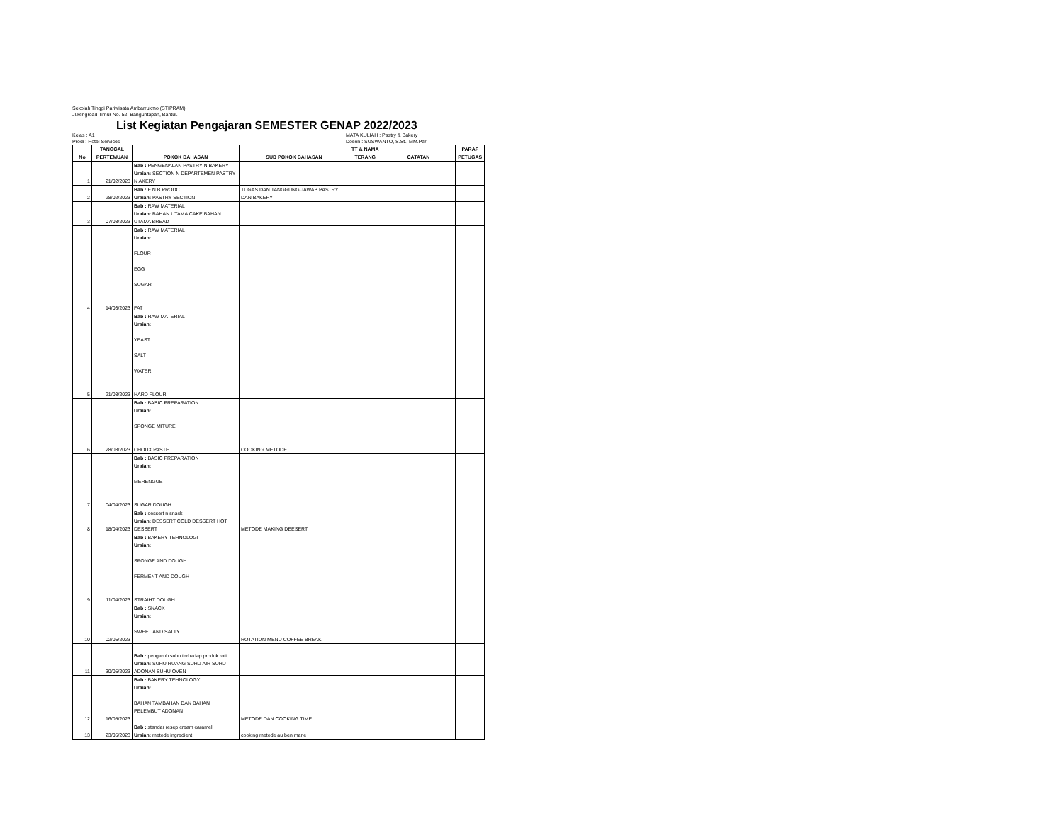Sekolah Tinggi Pariwisata Ambarrukmo (STIPRAM)
Jl.Ringroad Timur No. 52. Banguntapan, Bantul.
List Kegiatan Pengajaran SEMESTER GENAP 2022/2023
Kelas : A1
Prodi : Hotel Services
MATA KULIAH : Pastry & Bakery
Dosen : SUSWANTO, S.St., MM.Par
| No | TANGGAL PERTEMUAN | POKOK BAHASAN | SUB POKOK BAHASAN | TT & NAMA TERANG | CATATAN | PARAF PETUGAS |
| --- | --- | --- | --- | --- | --- | --- |
| 1 | 21/02/2023 | Bab : PENGENALAN PASTRY N BAKERY Uraian: SECTION N DEPARTEMEN PASTRY N AKERY | | | | |
| 2 | 28/02/2023 | Bab : F N B PRODCT Uraian: PASTRY SECTION | TUGAS DAN TANGGUNG JAWAB PASTRY DAN BAKERY | | | |
| 3 | 07/03/2023 | Bab : RAW MATERIAL Uraian: BAHAN UTAMA CAKE BAHAN UTAMA BREAD | | | | |
| 4 | 14/03/2023 | Bab : RAW MATERIAL Uraian: FLOUR EGG SUGAR FAT | | | | |
| 5 | 21/03/2023 | Bab : RAW MATERIAL Uraian: YEAST SALT WATER HARD FLOUR | | | | |
| 6 | 28/03/2023 | Bab : BASIC PREPARATION Uraian: SPONGE MITURE CHOUX PASTE | COOKING METODE | | | |
| 7 | 04/04/2023 | Bab : BASIC PREPARATION Uraian: MERENGUE SUGAR DOUGH | | | | |
| 8 | 18/04/2023 | Bab : dessert n snack Uraian: DESSERT COLD DESSERT HOT DESSERT | METODE MAKING DEESERT | | | |
| 9 | 11/04/2023 | Bab : BAKERY TEHNOLOGI Uraian: SPONGE AND DOUGH FERMENT AND DOUGH STRAIHT DOUGH | | | | |
| 10 | 02/05/2023 | Bab : SNACK Uraian: SWEET AND SALTY | ROTATION MENU COFFEE BREAK | | | |
| 11 | 30/05/2023 | Bab : pengaruh suhu terhadap produk roti Uraian: SUHU RUANG SUHU AIR SUHU ADONAN SUHU OVEN | | | | |
| 12 | 16/05/2023 | Bab : BAKERY TEHNOLOGY Uraian: BAHAN TAMBAHAN DAN BAHAN PELEMBUT ADONAN | METODE DAN COOKING TIME | | | |
| 13 | 23/05/2023 | Bab : standar resep cream caramel Uraian: metode ingredient | cooking metode au ben marie | | | |